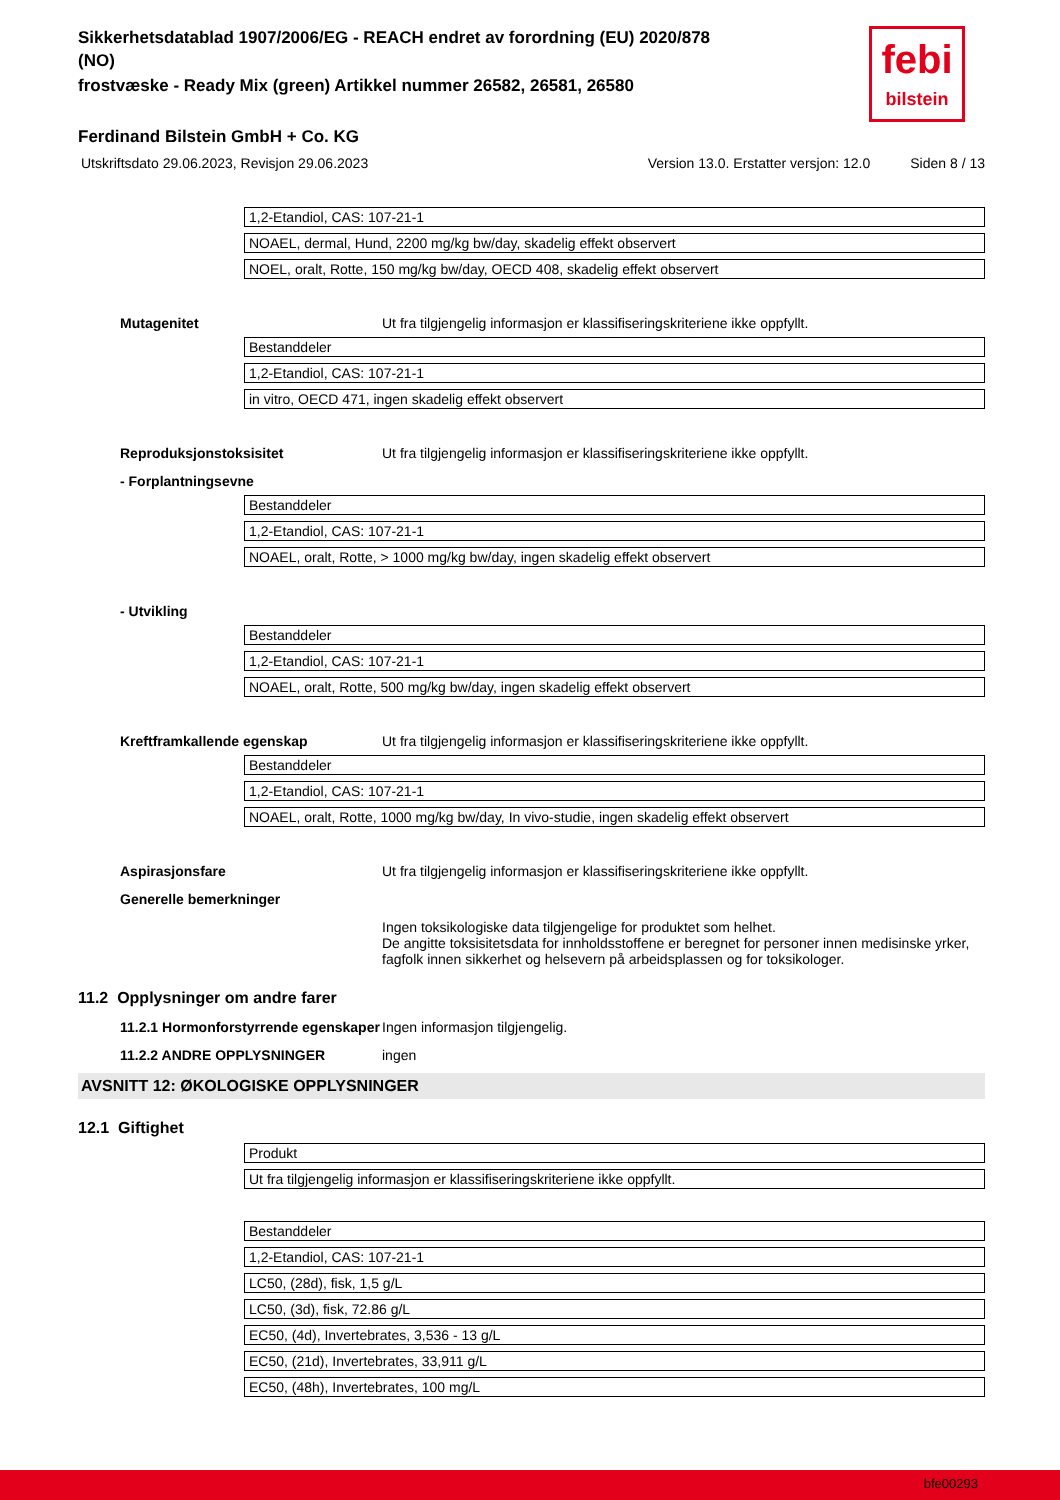febi
bilstein
Sikkerhetsdatablad 1907/2006/EG - REACH endret av forordning (EU) 2020/878
(NO)
frostvæske - Ready Mix (green) Artikkel nummer 26582, 26581, 26580
Ferdinand Bilstein GmbH + Co. KG
Utskriftsdato 29.06.2023, Revisjon 29.06.2023
Version 13.0. Erstatter versjon: 12.0
Siden 8 / 13
| 1,2-Etandiol, CAS: 107-21-1 |
| NOAEL, dermal, Hund, 2200 mg/kg bw/day, skadelig effekt observert |
| NOEL, oralt, Rotte, 150 mg/kg bw/day, OECD 408, skadelig effekt observert |
Mutagenitet Ut fra tilgjengelig informasjon er klassifiseringskriteriene ikke oppfyllt.
| Bestanddeler |
| 1,2-Etandiol, CAS: 107-21-1 |
| in vitro, OECD 471, ingen skadelig effekt observert |
Reproduksjonstoksisitet Ut fra tilgjengelig informasjon er klassifiseringskriteriene ikke oppfyllt.
- Forplantningsevne
| Bestanddeler |
| 1,2-Etandiol, CAS: 107-21-1 |
| NOAEL, oralt, Rotte, > 1000 mg/kg bw/day, ingen skadelig effekt observert |
- Utvikling
| Bestanddeler |
| 1,2-Etandiol, CAS: 107-21-1 |
| NOAEL, oralt, Rotte, 500 mg/kg bw/day, ingen skadelig effekt observert |
Kreftframkallende egenskap Ut fra tilgjengelig informasjon er klassifiseringskriteriene ikke oppfyllt.
| Bestanddeler |
| 1,2-Etandiol, CAS: 107-21-1 |
| NOAEL, oralt, Rotte, 1000 mg/kg bw/day, In vivo-studie, ingen skadelig effekt observert |
Aspirasjonsfare Ut fra tilgjengelig informasjon er klassifiseringskriteriene ikke oppfyllt.
Generelle bemerkninger
Ingen toksikologiske data tilgjengelige for produktet som helhet.
De angitte toksisitetsdata for innholdsstoffene er beregnet for personer innen medisinske yrker, fagfolk innen sikkerhet og helsevern på arbeidsplassen og for toksikologer.
11.2 Opplysninger om andre farer
11.2.1 Hormonforstyrrende egenskaper
Ingen informasjon tilgjengelig.
11.2.2 ANDRE OPPLYSNINGER ingen
AVSNITT 12: ØKOLOGISKE OPPLYSNINGER
12.1 Giftighet
| Produkt |
| Ut fra tilgjengelig informasjon er klassifiseringskriteriene ikke oppfyllt. |
| Bestanddeler |
| 1,2-Etandiol, CAS: 107-21-1 |
| LC50, (28d), fisk, 1,5 g/L |
| LC50, (3d), fisk, 72.86 g/L |
| EC50, (4d), Invertebrates, 3,536 - 13 g/L |
| EC50, (21d), Invertebrates, 33,911 g/L |
| EC50, (48h), Invertebrates, 100 mg/L |
bfe00293